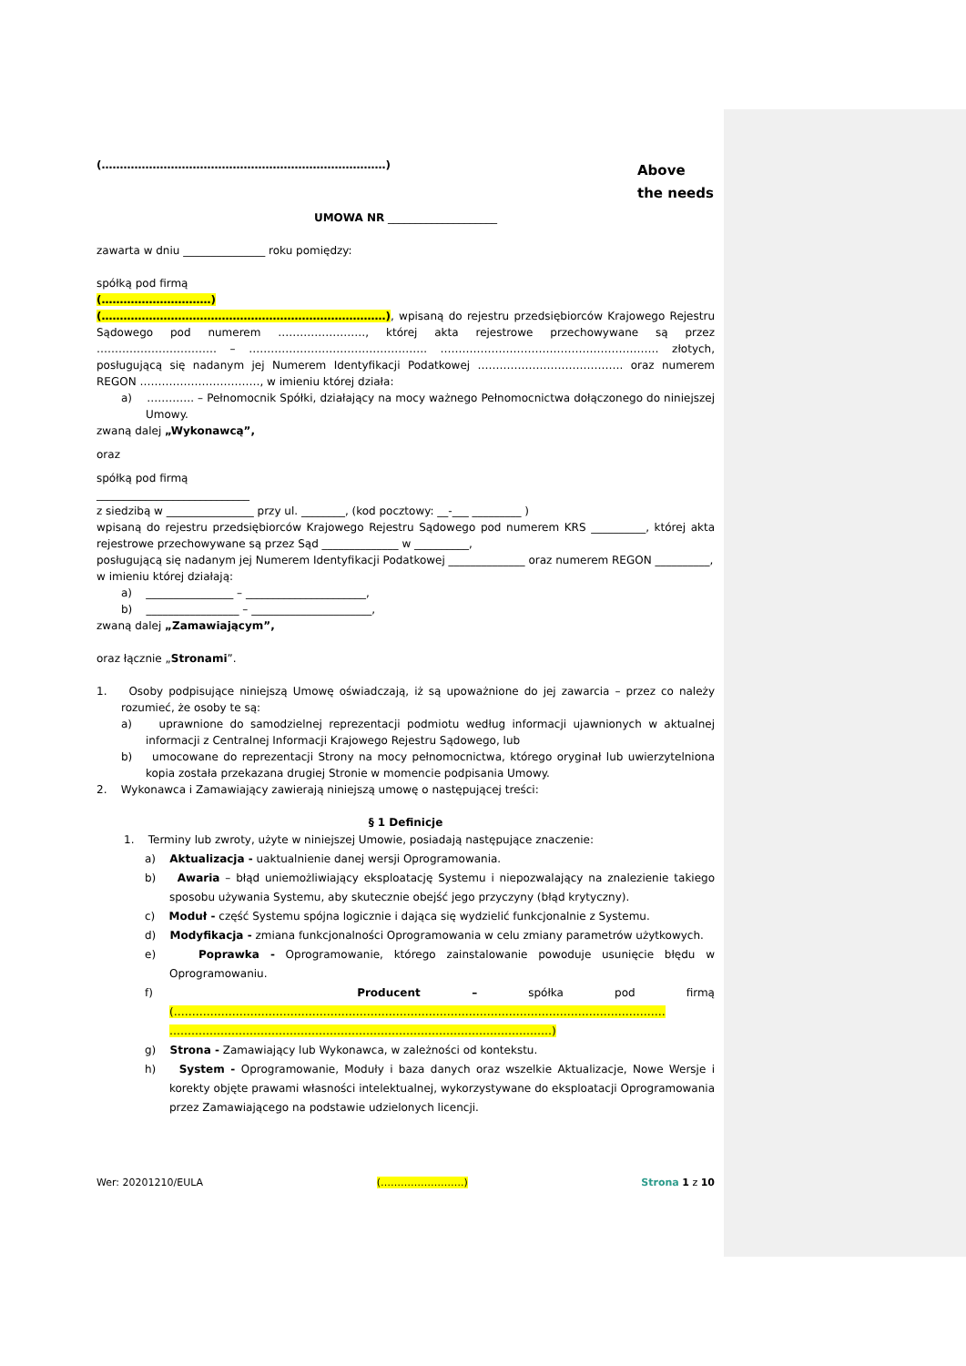Above
the needs
(……………………………………………………………………)
UMOWA NR ____________________
zawarta w dniu _______________ roku pomiędzy:
spółką pod firmą
(…………………………)
(……………………………………………………………………), wpisaną do rejestru przedsiębiorców Krajowego Rejestru Sądowego pod numerem ……………………, której akta rejestrowe przechowywane są przez …………………………… – …………………………………………. …………………………………………………… złotych, posługującą się nadanym jej Numerem Identyfikacji Podatkowej …………………………………. oraz numerem REGON ……………………………, w imieniu której działa:
a) …………. – Pełnomocnik Spółki, działający na mocy ważnego Pełnomocnictwa dołączonego do niniejszej Umowy.
zwaną dalej „Wykonawcą”,
oraz
spółką pod firmą
____________________________
z siedzibą w ________________ przy ul. ________, (kod pocztowy: __-___ _________ )
wpisaną do rejestru przedsiębiorców Krajowego Rejestru Sądowego pod numerem KRS __________, której akta rejestrowe przechowywane są przez Sąd ______________ w __________,
posługującą się nadanym jej Numerem Identyfikacji Podatkowej ______________ oraz numerem REGON __________,
w imieniu której działają:
a) ________________ – ______________________,
b) _________________ – ______________________,
zwaną dalej „Zamawiającym”,
oraz łącznie „Stronami”.
1. Osoby podpisujące niniejszą Umowę oświadczają, iż są upoważnione do jej zawarcia – przez co należy rozumieć, że osoby te są:
a) uprawnione do samodzielnej reprezentacji podmiotu według informacji ujawnionych w aktualnej informacji z Centralnej Informacji Krajowego Rejestru Sądowego, lub
b) umocowane do reprezentacji Strony na mocy pełnomocnictwa, którego oryginał lub uwierzytelniona kopia została przekazana drugiej Stronie w momencie podpisania Umowy.
2. Wykonawca i Zamawiający zawierają niniejszą umowę o następującej treści:
§ 1 Definicje
1. Terminy lub zwroty, użyte w niniejszej Umowie, posiadają następujące znaczenie:
a) Aktualizacja - uaktualnienie danej wersji Oprogramowania.
b) Awaria – błąd uniemożliwiający eksploatację Systemu i niepozwalający na znalezienie takiego sposobu używania Systemu, aby skutecznie obejść jego przyczyny (błąd krytyczny).
c) Moduł - część Systemu spójna logicznie i dająca się wydzielić funkcjonalnie z Systemu.
d) Modyfikacja - zmiana funkcjonalności Oprogramowania w celu zmiany parametrów użytkowych.
e) Poprawka - Oprogramowanie, którego zainstalowanie powoduje usunięcie błędu w Oprogramowaniu.
f) Producent – spółka pod firmą (……………………………………………………………………………………………………………………… ……………………………………………………………………………………………)
g) Strona - Zamawiający lub Wykonawca, w zależności od kontekstu.
h) System - Oprogramowanie, Moduły i baza danych oraz wszelkie Aktualizacje, Nowe Wersje i korekty objęte prawami własności intelektualnej, wykorzystywane do eksploatacji Oprogramowania przez Zamawiającego na podstawie udzielonych licencji.
Wer: 20201210/EULA (…………………….) Strona 1 z 10